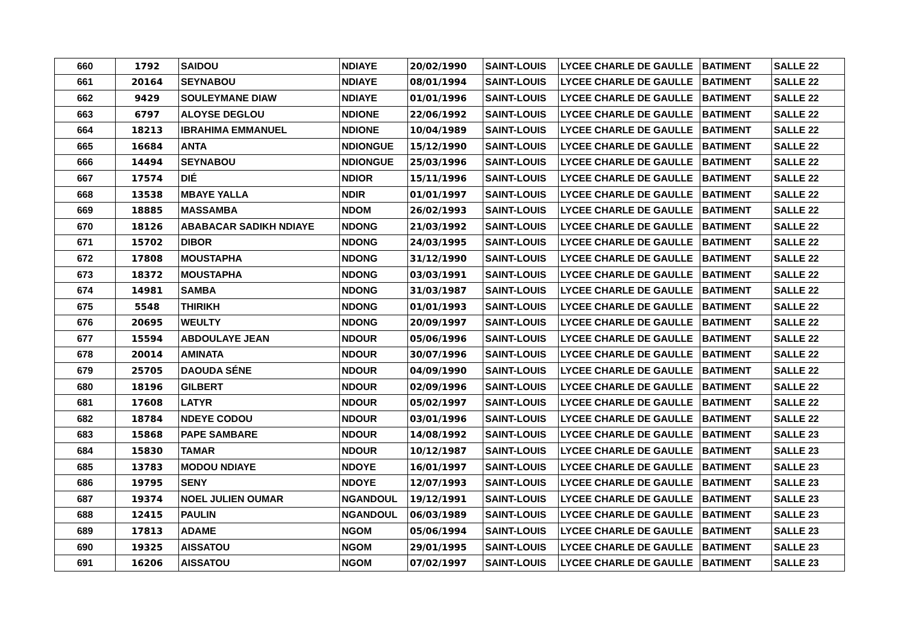| 660 | 1792 | SAIDOU | NDIAYE | 20/02/1990 | SAINT-LOUIS | LYCEE CHARLE DE GAULLE | BATIMENT | SALLE 22 |
| 661 | 20164 | SEYNABOU | NDIAYE | 08/01/1994 | SAINT-LOUIS | LYCEE CHARLE DE GAULLE | BATIMENT | SALLE 22 |
| 662 | 9429 | SOULEYMANE DIAW | NDIAYE | 01/01/1996 | SAINT-LOUIS | LYCEE CHARLE DE GAULLE | BATIMENT | SALLE 22 |
| 663 | 6797 | ALOYSE DEGLOU | NDIONE | 22/06/1992 | SAINT-LOUIS | LYCEE CHARLE DE GAULLE | BATIMENT | SALLE 22 |
| 664 | 18213 | IBRAHIMA EMMANUEL | NDIONE | 10/04/1989 | SAINT-LOUIS | LYCEE CHARLE DE GAULLE | BATIMENT | SALLE 22 |
| 665 | 16684 | ANTA | NDIONGUE | 15/12/1990 | SAINT-LOUIS | LYCEE CHARLE DE GAULLE | BATIMENT | SALLE 22 |
| 666 | 14494 | SEYNABOU | NDIONGUE | 25/03/1996 | SAINT-LOUIS | LYCEE CHARLE DE GAULLE | BATIMENT | SALLE 22 |
| 667 | 17574 | DIÉ | NDIOR | 15/11/1996 | SAINT-LOUIS | LYCEE CHARLE DE GAULLE | BATIMENT | SALLE 22 |
| 668 | 13538 | MBAYE YALLA | NDIR | 01/01/1997 | SAINT-LOUIS | LYCEE CHARLE DE GAULLE | BATIMENT | SALLE 22 |
| 669 | 18885 | MASSAMBA | NDOM | 26/02/1993 | SAINT-LOUIS | LYCEE CHARLE DE GAULLE | BATIMENT | SALLE 22 |
| 670 | 18126 | ABABACAR SADIKH NDIAYE | NDONG | 21/03/1992 | SAINT-LOUIS | LYCEE CHARLE DE GAULLE | BATIMENT | SALLE 22 |
| 671 | 15702 | DIBOR | NDONG | 24/03/1995 | SAINT-LOUIS | LYCEE CHARLE DE GAULLE | BATIMENT | SALLE 22 |
| 672 | 17808 | MOUSTAPHA | NDONG | 31/12/1990 | SAINT-LOUIS | LYCEE CHARLE DE GAULLE | BATIMENT | SALLE 22 |
| 673 | 18372 | MOUSTAPHA | NDONG | 03/03/1991 | SAINT-LOUIS | LYCEE CHARLE DE GAULLE | BATIMENT | SALLE 22 |
| 674 | 14981 | SAMBA | NDONG | 31/03/1987 | SAINT-LOUIS | LYCEE CHARLE DE GAULLE | BATIMENT | SALLE 22 |
| 675 | 5548 | THIRIKH | NDONG | 01/01/1993 | SAINT-LOUIS | LYCEE CHARLE DE GAULLE | BATIMENT | SALLE 22 |
| 676 | 20695 | WEULTY | NDONG | 20/09/1997 | SAINT-LOUIS | LYCEE CHARLE DE GAULLE | BATIMENT | SALLE 22 |
| 677 | 15594 | ABDOULAYE JEAN | NDOUR | 05/06/1996 | SAINT-LOUIS | LYCEE CHARLE DE GAULLE | BATIMENT | SALLE 22 |
| 678 | 20014 | AMINATA | NDOUR | 30/07/1996 | SAINT-LOUIS | LYCEE CHARLE DE GAULLE | BATIMENT | SALLE 22 |
| 679 | 25705 | DAOUDA SÉNE | NDOUR | 04/09/1990 | SAINT-LOUIS | LYCEE CHARLE DE GAULLE | BATIMENT | SALLE 22 |
| 680 | 18196 | GILBERT | NDOUR | 02/09/1996 | SAINT-LOUIS | LYCEE CHARLE DE GAULLE | BATIMENT | SALLE 22 |
| 681 | 17608 | LATYR | NDOUR | 05/02/1997 | SAINT-LOUIS | LYCEE CHARLE DE GAULLE | BATIMENT | SALLE 22 |
| 682 | 18784 | NDEYE CODOU | NDOUR | 03/01/1996 | SAINT-LOUIS | LYCEE CHARLE DE GAULLE | BATIMENT | SALLE 22 |
| 683 | 15868 | PAPE SAMBARE | NDOUR | 14/08/1992 | SAINT-LOUIS | LYCEE CHARLE DE GAULLE | BATIMENT | SALLE 23 |
| 684 | 15830 | TAMAR | NDOUR | 10/12/1987 | SAINT-LOUIS | LYCEE CHARLE DE GAULLE | BATIMENT | SALLE 23 |
| 685 | 13783 | MODOU NDIAYE | NDOYE | 16/01/1997 | SAINT-LOUIS | LYCEE CHARLE DE GAULLE | BATIMENT | SALLE 23 |
| 686 | 19795 | SENY | NDOYE | 12/07/1993 | SAINT-LOUIS | LYCEE CHARLE DE GAULLE | BATIMENT | SALLE 23 |
| 687 | 19374 | NOEL JULIEN OUMAR | NGANDOUL | 19/12/1991 | SAINT-LOUIS | LYCEE CHARLE DE GAULLE | BATIMENT | SALLE 23 |
| 688 | 12415 | PAULIN | NGANDOUL | 06/03/1989 | SAINT-LOUIS | LYCEE CHARLE DE GAULLE | BATIMENT | SALLE 23 |
| 689 | 17813 | ADAME | NGOM | 05/06/1994 | SAINT-LOUIS | LYCEE CHARLE DE GAULLE | BATIMENT | SALLE 23 |
| 690 | 19325 | AISSATOU | NGOM | 29/01/1995 | SAINT-LOUIS | LYCEE CHARLE DE GAULLE | BATIMENT | SALLE 23 |
| 691 | 16206 | AISSATOU | NGOM | 07/02/1997 | SAINT-LOUIS | LYCEE CHARLE DE GAULLE | BATIMENT | SALLE 23 |